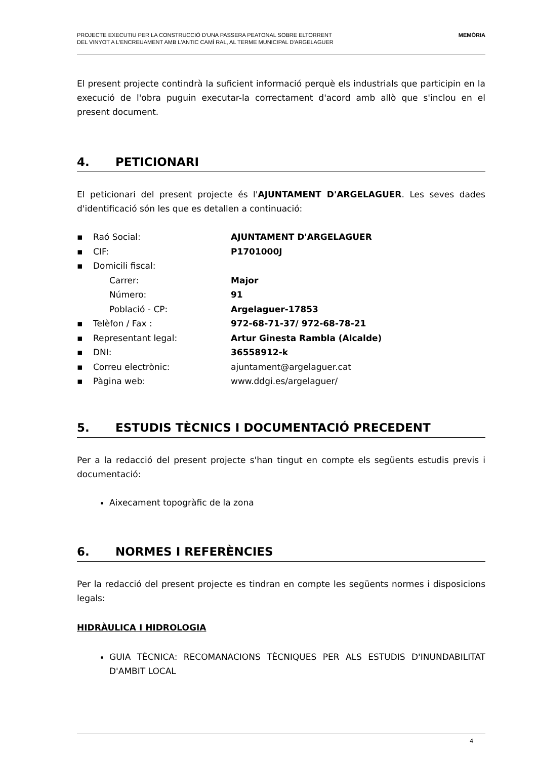PROJECTE EXECUTIU PER LA CONSTRUCCIÓ D'UNA PASSERA PEATONAL SOBRE ELTORRENT
DEL VINYOT A L'ENCREUAMENT AMB L'ANTIC CAMÍ RAL, AL TERME MUNICIPAL D'ARGELAGUER
MEMÒRIA
El present projecte contindrà la suficient informació perquè els industrials que participin en la execució de l'obra puguin executar-la correctament d'acord amb allò que s'inclou en el present document.
4. PETICIONARI
El peticionari del present projecte és l'AJUNTAMENT D'ARGELAGUER. Les seves dades d'identificació són les que es detallen a continuació:
| ▪ | Raó Social: | AJUNTAMENT D'ARGELAGUER |
| ▪ | CIF: | P1701000J |
| ▪ | Domicili fiscal: | |
| | Carrer: | Major |
| | Número: | 91 |
| | Població - CP: | Argelaguer-17853 |
| ▪ | Telèfon / Fax : | 972-68-71-37/ 972-68-78-21 |
| ▪ | Representant legal: | Artur Ginesta Rambla (Alcalde) |
| ▪ | DNI: | 36558912-k |
| ▪ | Correu electrònic: | ajuntament@argelaguer.cat |
| ▪ | Pàgina web: | www.ddgi.es/argelaguer/ |
5. ESTUDIS TÈCNICS I DOCUMENTACIÓ PRECEDENT
Per a la redacció del present projecte s'han tingut en compte els següents estudis previs i documentació:
Aixecament topogràfic de la zona
6. NORMES I REFERÈNCIES
Per la redacció del present projecte es tindran en compte les següents normes i disposicions legals:
HIDRÀULICA I HIDROLOGIA
GUIA TÈCNICA: RECOMANACIONS TÈCNIQUES PER ALS ESTUDIS D'INUNDABILITAT D'AMBIT LOCAL
4